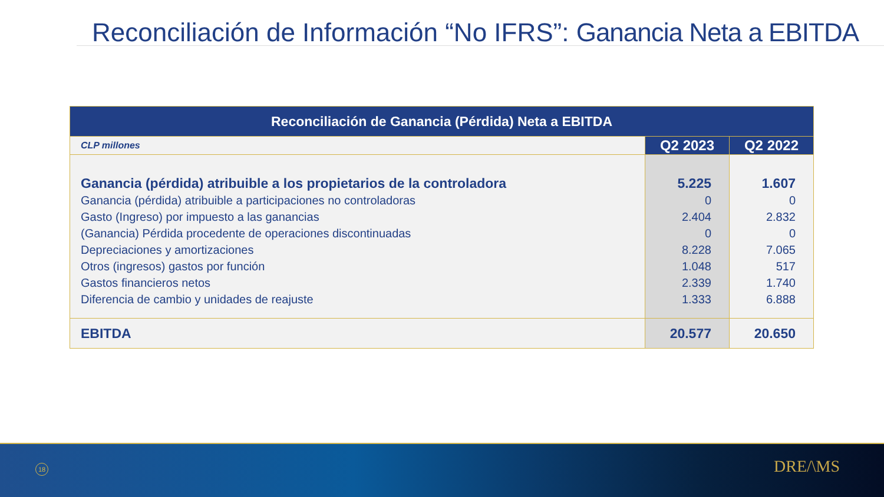Reconciliación de Información “No IFRS”: Ganancia Neta a EBITDA
| Reconciliación de Ganancia (Pérdida) Neta a EBITDA | | |
| --- | --- | --- |
| CLP millones | Q2 2023 | Q2 2022 |
| Ganancia (pérdida) atribuible a los propietarios de la controladora Ganancia (pérdida) atribuible a participaciones no controladoras Gasto (Ingreso) por impuesto a las ganancias (Ganancia) Pérdida procedente de operaciones discontinuadas Depreciaciones y amortizaciones Otros (ingresos) gastos por función Gastos financieros netos Diferencia de cambio y unidades de reajuste | 5.225 0 2.404 0 8.228 1.048 2.339 1.333 | 1.607 0 2.832 0 7.065 517 1.740 6.888 |
| EBITDA | 20.577 | 20.650 |
18 DRE/\MS